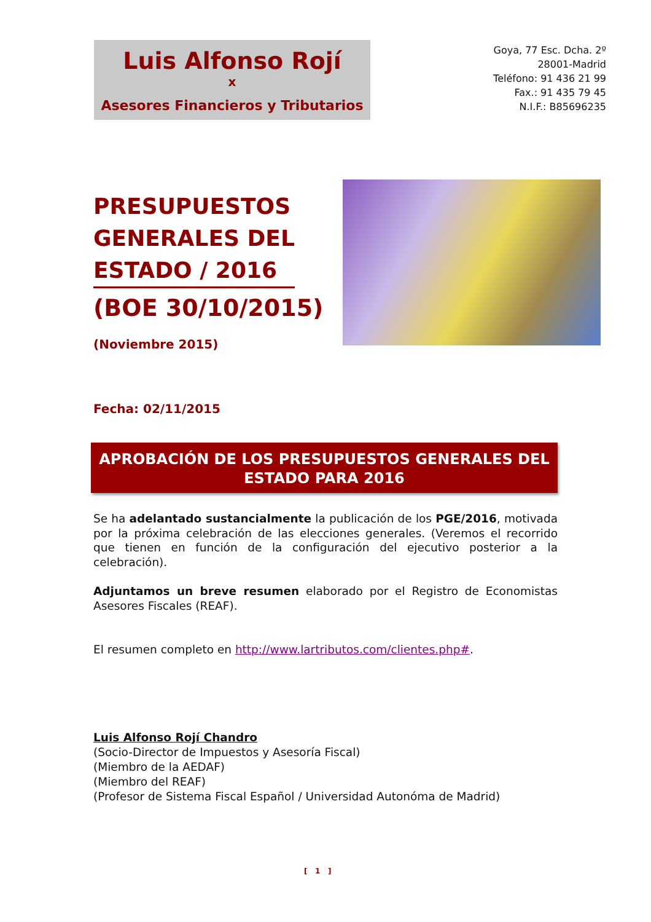Luis Alfonso Rojí
x
Asesores Financieros y Tributarios
Goya, 77 Esc. Dcha. 2º
28001-Madrid
Teléfono: 91 436 21 99
Fax.: 91 435 79 45
N.I.F.: B85696235
PRESUPUESTOS GENERALES DEL ESTADO / 2016
(BOE 30/10/2015)
(Noviembre 2015)
Fecha: 02/11/2015
APROBACIÓN DE LOS PRESUPUESTOS GENERALES DEL
ESTADO PARA 2016
Se ha adelantado sustancialmente la publicación de los PGE/2016, motivada por la próxima celebración de las elecciones generales. (Veremos el recorrido que tienen en función de la configuración del ejecutivo posterior a la celebración).
Adjuntamos un breve resumen elaborado por el Registro de Economistas Asesores Fiscales (REAF).
El resumen completo en http://www.lartributos.com/clientes.php#.
Luis Alfonso Rojí Chandro
(Socio-Director de Impuestos y Asesoría Fiscal)
(Miembro de la AEDAF)
(Miembro del REAF)
(Profesor de Sistema Fiscal Español / Universidad Autonóma de Madrid)
[ 1 ]